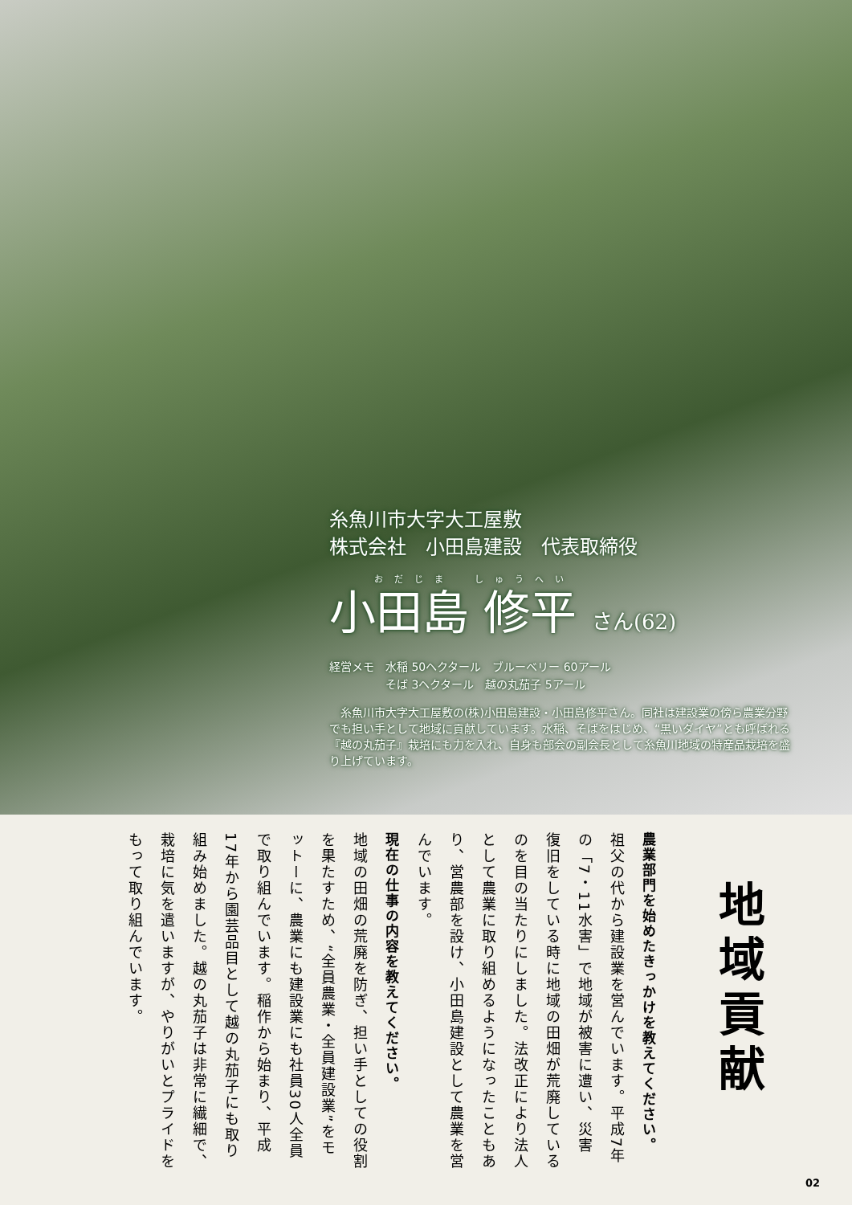糸魚川市大字大工屋敷
株式会社　小田島建設　代表取締役
おだじま　しゅうへい
小田島 修平 さん(62)
経営メモ　水稲 50ヘクタール　ブルーベリー 60アール
　　　　　そば 3ヘクタール　越の丸茄子 5アール
　糸魚川市大字大工屋敷の(株)小田島建設・小田島修平さん。同社は建設業の傍ら農業分野でも担い手として地域に貢献しています。水稲、そばをはじめ、“黒いダイヤ”とも呼ばれる『越の丸茄子』栽培にも力を入れ、自身も部会の副会長として糸魚川地域の特産品栽培を盛り上げています。
地域貢献
農業部門を始めたきっかけを教えてください。
祖父の代から建設業を営んでいます。平成7年の「7・11水害」で地域が被害に遭い、災害復旧をしている時に地域の田畑が荒廃しているのを目の当たりにしました。法改正により法人として農業に取り組めるようになったこともあり、営農部を設け、小田島建設として農業を営んでいます。
現在の仕事の内容を教えてください。
地域の田畑の荒廃を防ぎ、担い手としての役割を果たすため、“全員農業・全員建設業”をモットーに、農業にも建設業にも社員30人全員で取り組んでいます。稲作から始まり、平成17年から園芸品目として越の丸茄子にも取り組み始めました。越の丸茄子は非常に繊細で、栽培に気を遣いますが、やりがいとプライドをもって取り組んでいます。
02